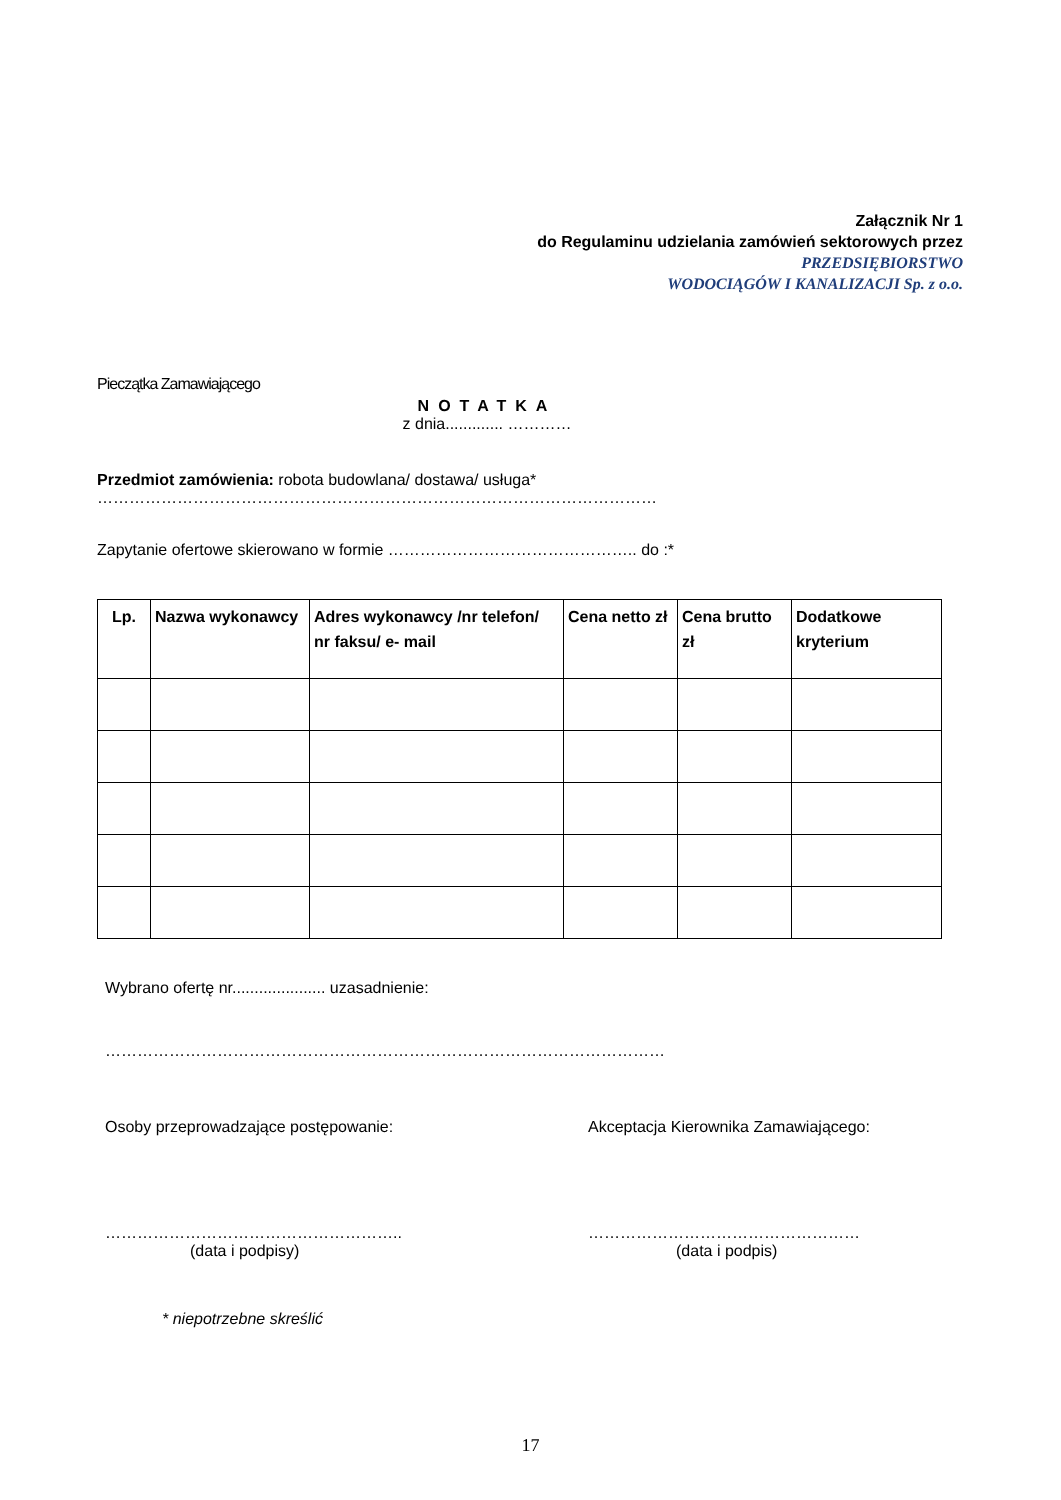Załącznik Nr 1
do Regulaminu udzielania zamówień sektorowych przez
PRZEDSIĘBIORSTWO
WODOCIĄGÓW I KANALIZACJI Sp. z o.o.
Pieczątka Zamawiającego
NOTATKA
z dnia............. …………
Przedmiot zamówienia: robota budowlana/ dostawa/ usługa*
……………………………………………………………………………………………
Zapytanie ofertowe skierowano w formie ……………………………………….. do :*
| Lp. | Nazwa wykonawcy | Adres wykonawcy /nr telefon/ nr faksu/ e- mail | Cena netto zł | Cena brutto zł | Dodatkowe kryterium |
| --- | --- | --- | --- | --- | --- |
Wybrano ofertę nr..................... uzasadnienie:
……………………………………………………………………………………………
Osoby przeprowadzające postępowanie:
………………………………………………..
(data i podpisy)
Akceptacja Kierownika Zamawiającego:
……………………………………………
(data i podpis)
* niepotrzebne skreślić
17